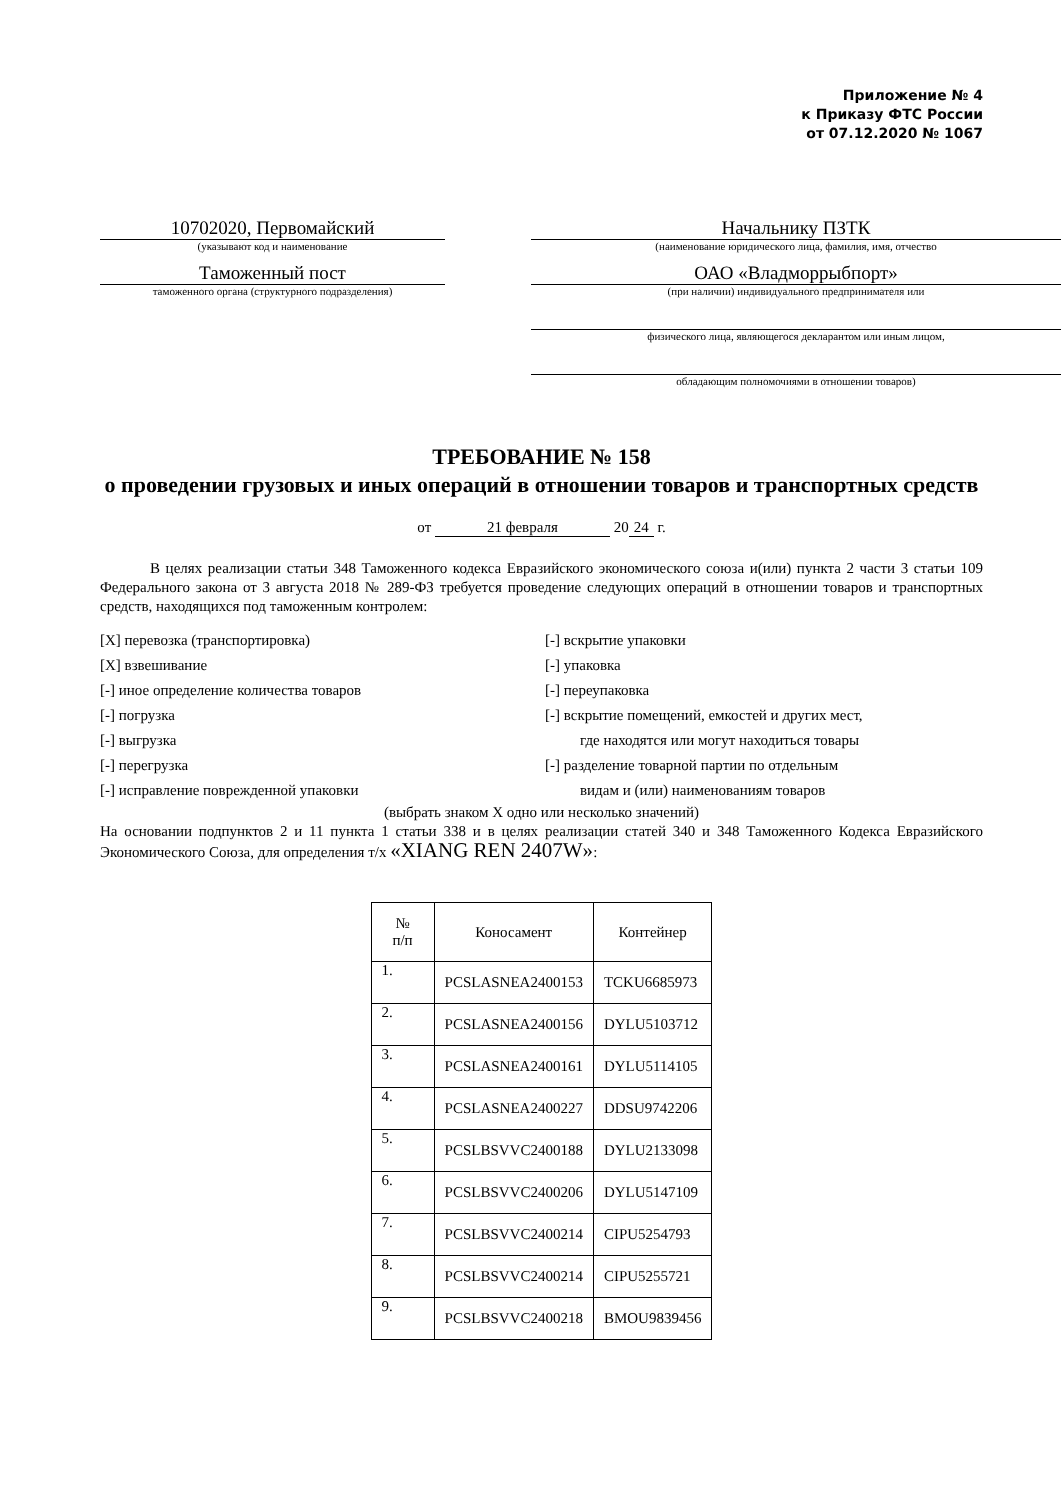Приложение № 4
к Приказу ФТС России
от 07.12.2020 № 1067
10702020, Первомайский
(указывают код и наименование
Таможенный пост
таможенного органа (структурного подразделения)
Начальнику ПЗТК
(наименование юридического лица, фамилия, имя, отчество
ОАО «Владморрыбпорт»
(при наличии) индивидуального предпринимателя или
физического лица, являющегося декларантом или иным лицом,
обладающим полномочиями в отношении товаров)
ТРЕБОВАНИЕ № 158
о проведении грузовых и иных операций в отношении товаров и транспортных средств
от 21 февраля 20 24 г.
В целях реализации статьи 348 Таможенного кодекса Евразийского экономического союза и(или) пункта 2 части 3 статьи 109 Федерального закона от 3 августа 2018 № 289-ФЗ требуется проведение следующих операций в отношении товаров и транспортных средств, находящихся под таможенным контролем:
[X] перевозка (транспортировка)
[-] вскрытие упаковки
[X] взвешивание
[-] упаковка
[-] иное определение количества товаров
[-] переупаковка
[-] погрузка
[-] вскрытие помещений, емкостей и других мест,
[-] выгрузка
где находятся или могут находиться товары
[-] перегрузка
[-] разделение товарной партии по отдельным
[-] исправление поврежденной упаковки
видам и (или) наименованиям товаров
(выбрать знаком X одно или несколько значений)
На основании подпунктов 2 и 11 пункта 1 статьи 338 и в целях реализации статей 340 и 348 Таможенного Кодекса Евразийского Экономического Союза, для определения т/х «XIANG REN 2407W»:
| № п/п | Коносамент | Контейнер |
| --- | --- | --- |
| 1. | PCSLASNEA2400153 | TCKU6685973 |
| 2. | PCSLASNEA2400156 | DYLU5103712 |
| 3. | PCSLASNEA2400161 | DYLU5114105 |
| 4. | PCSLASNEA2400227 | DDSU9742206 |
| 5. | PCSLBSVVC2400188 | DYLU2133098 |
| 6. | PCSLBSVVC2400206 | DYLU5147109 |
| 7. | PCSLBSVVC2400214 | CIPU5254793 |
| 8. | PCSLBSVVC2400214 | CIPU5255721 |
| 9. | PCSLBSVVC2400218 | BMOU9839456 |